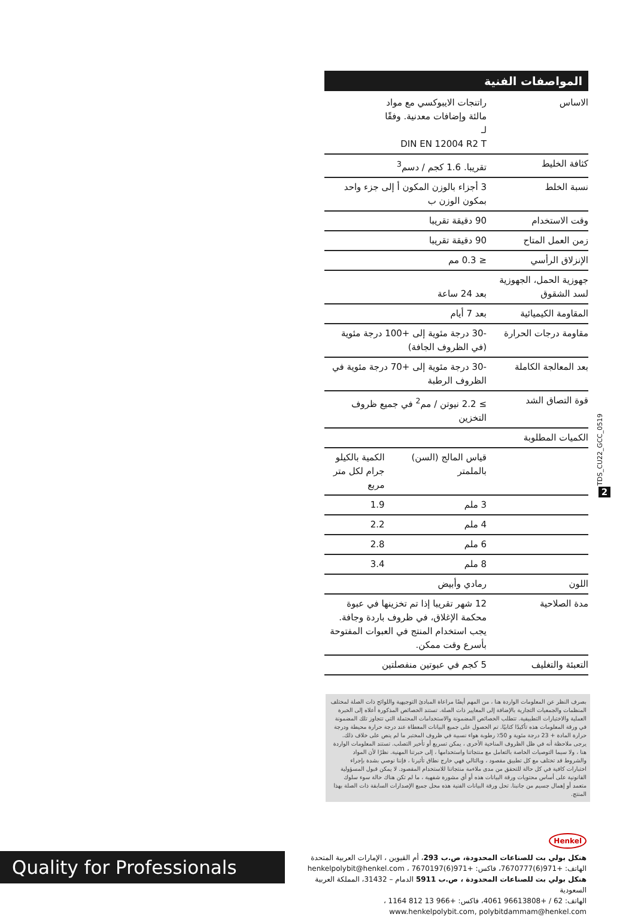المواصفات الفنية
| الاساس | راتنجات الايبوكسي مع مواد مالئة وإضافات معدنية. وفقًا لـ DIN EN 12004 R2 T | |
| كثافة الخليط | تقريبا. 1.6 كجم / دسم<sup>3</sup> | |
| نسبة الخلط | 3 أجزاء بالوزن المكون أ إلى جزء واحد بمكون الوزن ب | |
| وقت الاستخدام | 90 دقيقة تقريبا | |
| زمن العمل المتاح | 90 دقيقة تقريبا | |
| الإنزلاق الرأسي | ≤ 0.3 مم | |
| جهوزية الحمل، الجهوزية لسد الشقوق | بعد 24 ساعة | |
| المقاومة الكيميائية | بعد 7 أيام | |
| مقاومة درجات الحرارة | -30 درجة مئوية إلى +100 درجة مئوية (في الظروف الجافة) | |
| بعد المعالجة الكاملة | -30 درجة مئوية إلى +70 درجة مئوية في الظروف الرطبة | |
| قوة التصاق الشد | ≥ 2.2 نيوتن / مم<sup>2</sup> في جميع ظروف التخزين | |
| الكميات المطلوبة | | |
| | قياس المالج (السن) بالملمتر | الكمية بالكيلو جرام لكل متر مربع |
| | 3 ملم | 1.9 |
| | 4 ملم | 2.2 |
| | 6 ملم | 2.8 |
| | 8 ملم | 3.4 |
| اللون | رمادي وأبيض | |
| مدة الصلاحية | 12 شهر تقريبا إذا تم تخزينها في عبوة محكمة الإغلاق، في ظروف باردة وجافة. يجب استخدام المنتج في العبوات المفتوحة بأسرع وقت ممكن. | |
| التعبئة والتغليف | 5 كجم في عبوتين منفصلتين | |
TDS_CU22_GCC_0519
2
بصرف النظر عن المعلومات الواردة هنا ، من المهم أيضًا مراعاة المبادئ التوجيهية واللوائح ذات الصلة لمختلف المنظمات والجمعيات التجارية بالإضافة إلى المعايير ذات الصلة. تستند الخصائص المذكورة أعلاه إلى الخبرة العملية والاختبارات التطبيقية. تتطلب الخصائص المضمونة والاستخدامات المحتملة التي تتجاوز تلك المضمونة في ورقة المعلومات هذه تأكيدًا كتابيًا. تم الحصول على جميع البيانات المعطاة عند درجة حرارة محيطة ودرجة حرارة المادة + 23 درجة مئوية و 50٪ رطوبة هواء نسبية في ظروف المختبر ما لم ينص على خلاف ذلك. يرجى ملاحظة أنه في ظل الظروف المناخية الأخرى ، يمكن تسريع أو تأخير التصلب. تستند المعلومات الواردة هنا ، ولا سيما التوصيات الخاصة بالتعامل مع منتجاتنا واستخدامها ، إلى خبرتنا المهنية. نظرًا لأن المواد والشروط قد تختلف مع كل تطبيق مقصود ، وبالتالي فهي خارج نطاق تأثيرنا ، فإننا نوصي بشدة بإجراء اختبارات كافية في كل حالة للتحقق من مدى ملاءمة منتجاتنا للاستخدام المقصود. لا يمكن قبول المسؤولية القانونية على أساس محتويات ورقة البيانات هذه أو أي مشورة شفهية ، ما لم تكن هناك حالة سوء سلوك متعمد أو إهمال جسيم من جانبنا. تحل ورقة البيانات الفنية هذه محل جميع الإصدارات السابقة ذات الصلة بهذا المنتج.
Henkel
هنكل بولي بت للصناعات المحدودة، ص.ب 293، أم القيوين ، الإمارات العربية المتحدة
الهاتف: +971(6)7670777، فاكس: +971(6)7670197 ، henkelpolybit@henkel.com
هنكل بولي بت للصناعات المحدودة ، ص.ب 5911 الدمام – 31432، المملكة العربية السعودية
الهاتف: 62 / +96613808 4061، فاكس: +966 13 812 1164 ،
www.henkelpolybit.com, polybitdammam@henkel.com
Quality for Professionals